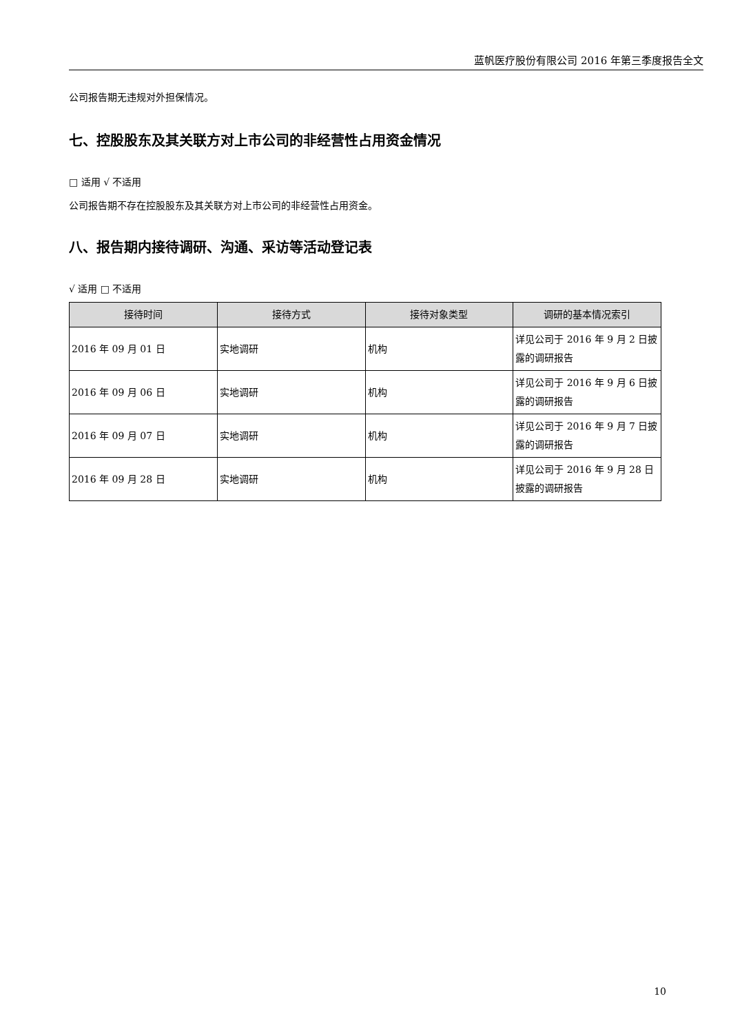蓝帆医疗股份有限公司 2016 年第三季度报告全文
公司报告期无违规对外担保情况。
七、控股股东及其关联方对上市公司的非经营性占用资金情况
□ 适用 √ 不适用
公司报告期不存在控股股东及其关联方对上市公司的非经营性占用资金。
八、报告期内接待调研、沟通、采访等活动登记表
√ 适用 □ 不适用
| 接待时间 | 接待方式 | 接待对象类型 | 调研的基本情况索引 |
| --- | --- | --- | --- |
| 2016 年 09 月 01 日 | 实地调研 | 机构 | 详见公司于 2016 年 9 月 2 日披露的调研报告 |
| 2016 年 09 月 06 日 | 实地调研 | 机构 | 详见公司于 2016 年 9 月 6 日披露的调研报告 |
| 2016 年 09 月 07 日 | 实地调研 | 机构 | 详见公司于 2016 年 9 月 7 日披露的调研报告 |
| 2016 年 09 月 28 日 | 实地调研 | 机构 | 详见公司于 2016 年 9 月 28 日披露的调研报告 |
10